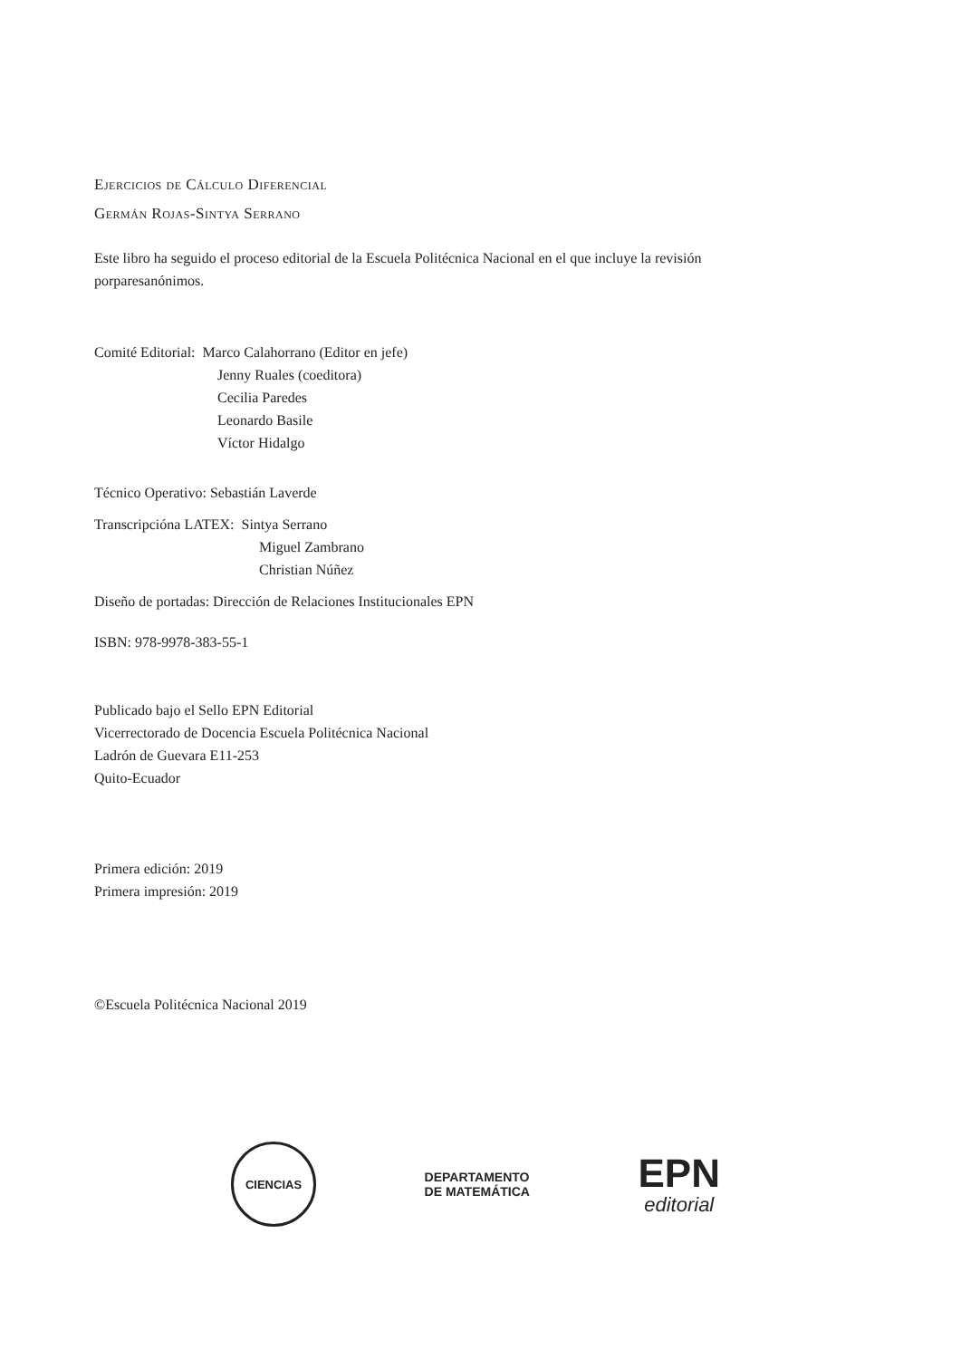Ejercicios de Cálculo Diferencial
Germán Rojas-Sintya Serrano
Este libro ha seguido el proceso editorial de la Escuela Politécnica Nacional en el que incluye la revisión porparesanónimos.
Comité Editorial: Marco Calahorrano (Editor en jefe)
Jenny Ruales (coeditora)
Cecilia Paredes
Leonardo Basile
Víctor Hidalgo
Técnico Operativo: Sebastián Laverde
Transcripcióna LATEX: Sintya Serrano
Miguel Zambrano
Christian Núñez
Diseño de portadas: Dirección de Relaciones Institucionales EPN
ISBN: 978-9978-383-55-1
Publicado bajo el Sello EPN Editorial
Vicerrectorado de Docencia Escuela Politécnica Nacional
Ladrón de Guevara E11-253
Quito-Ecuador
Primera edición: 2019
Primera impresión: 2019
©Escuela Politécnica Nacional 2019
CIENCIAS
DEPARTAMENTO
DE MATEMÁTICA
EPN
editorial